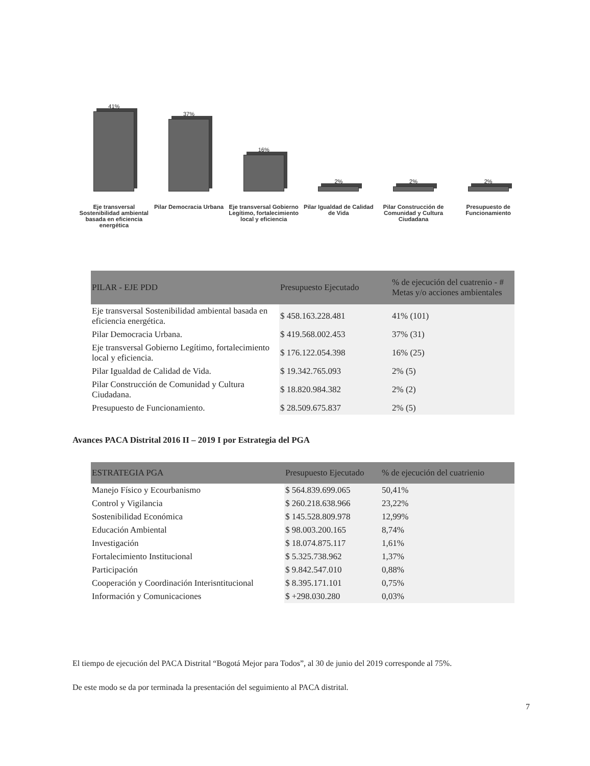41%
37%
16%
2%
2%
2%
Eje transversal Sostenibilidad ambiental basada en eficiencia energética
Pilar Democracia Urbana
Eje transversal Gobierno Legítimo, fortalecimiento local y eficiencia
Pilar Igualdad de Calidad de Vida
Pilar Construcción de Comunidad y Cultura Ciudadana
Presupuesto de Funcionamiento
| PILAR - EJE PDD | Presupuesto Ejecutado | % de ejecución del cuatrenio - # Metas y/o acciones ambientales |
| --- | --- | --- |
| Eje transversal Sostenibilidad ambiental basada en eficiencia energética. | $ 458.163.228.481 | 41% (101) |
| Pilar Democracia Urbana. | $ 419.568.002.453 | 37% (31) |
| Eje transversal Gobierno Legítimo, fortalecimiento local y eficiencia. | $ 176.122.054.398 | 16% (25) |
| Pilar Igualdad de Calidad de Vida. | $ 19.342.765.093 | 2% (5) |
| Pilar Construcción de Comunidad y Cultura Ciudadana. | $ 18.820.984.382 | 2% (2) |
| Presupuesto de Funcionamiento. | $ 28.509.675.837 | 2% (5) |
Avances PACA Distrital 2016 II – 2019 I por Estrategia del PGA
| ESTRATEGIA PGA | Presupuesto Ejecutado | % de ejecución del cuatrienio |
| --- | --- | --- |
| Manejo Físico y Ecourbanismo | $ 564.839.699.065 | 50,41% |
| Control y Vigilancia | $ 260.218.638.966 | 23,22% |
| Sostenibilidad Económica | $ 145.528.809.978 | 12,99% |
| Educación Ambiental | $ 98.003.200.165 | 8,74% |
| Investigación | $ 18.074.875.117 | 1,61% |
| Fortalecimiento Institucional | $ 5.325.738.962 | 1,37% |
| Participación | $ 9.842.547.010 | 0,88% |
| Cooperación y Coordinación Interisntitucional | $ 8.395.171.101 | 0,75% |
| Información y Comunicaciones | $ +298.030.280 | 0,03% |
El tiempo de ejecución del PACA Distrital “Bogotá Mejor para Todos”, al 30 de junio del 2019 corresponde al 75%.
De este modo se da por terminada la presentación del seguimiento al PACA distrital.
7